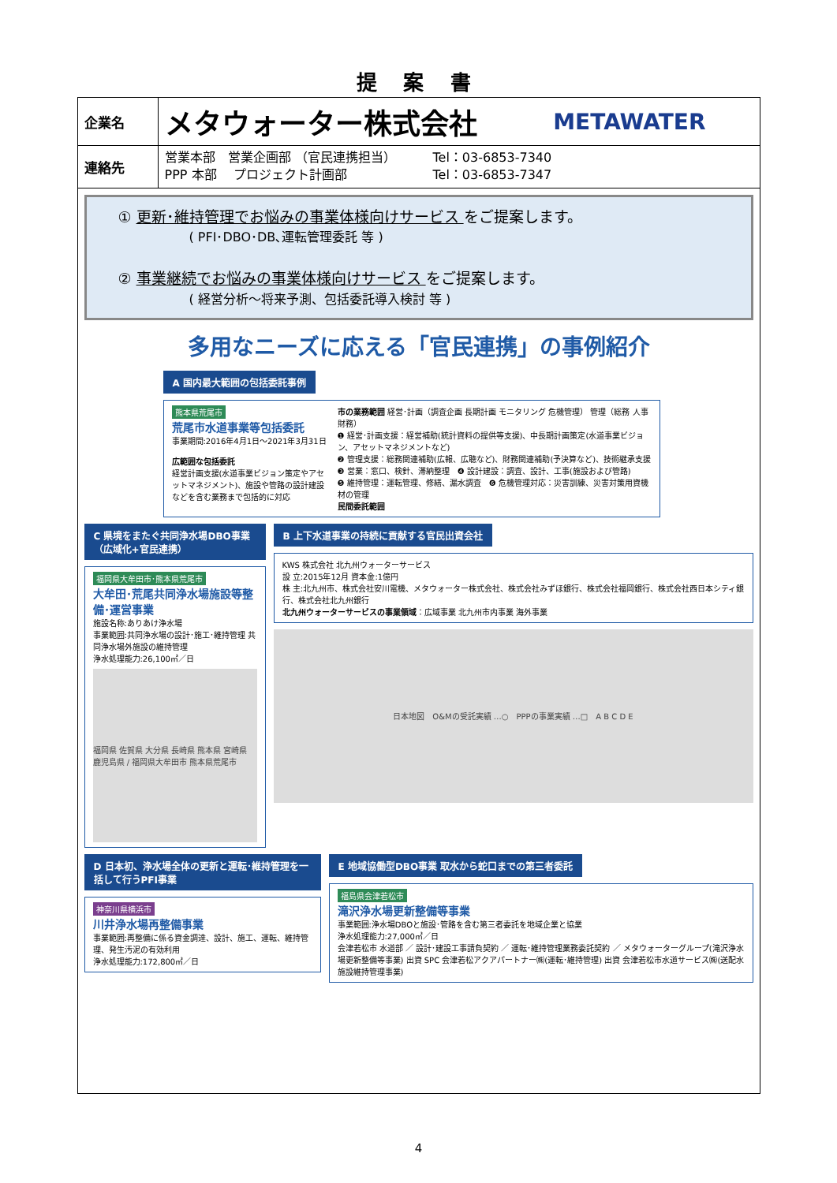提 案 書
| 企業名 | メタウォーター株式会社 METAWATER |
| 連絡先 | 営業本部 営業企画部 （官民連携担当） Tel：03-6853-7340 PPP 本部 プロジェクト計画部 Tel：03-6853-7347 |
① 更新･維持管理でお悩みの事業体様向けサービス をご提案します。
( PFI･DBO･DB､運転管理委託 等 )
② 事業継続でお悩みの事業体様向けサービス をご提案します。
( 経営分析～将来予測、包括委託導入検討 等 )
多用なニーズに応える「官民連携」の事例紹介
A 国内最大範囲の包括委託事例
熊本県荒尾市
荒尾市水道事業等包括委託
事業期間:2016年4月1日～2021年3月31日
広範囲な包括委託
経営計画支援(水道事業ビジョン策定やアセットマネジメント)、施設や管路の設計建設などを含む業務まで包括的に対応
市の業務範囲 経営･計画（調査企画 長期計画 モニタリング 危機管理） 管理（総務 人事 財務）
❶ 経営･計画支援：経営補助(統計資料の提供等支援)、中長期計画策定(水道事業ビジョン、アセットマネジメントなど)
❷ 管理支援：総務関連補助(広報、広聴など)、財務関連補助(予決算など)、技術継承支援
❸ 営業：窓口、検針、滞納整理　❹ 設計建設：調査、設計、工事(施設および管路)
❺ 維持管理：運転管理、修繕、漏水調査　❻ 危機管理対応：災害訓練、災害対策用資機材の管理
民間委託範囲
C 県境をまたぐ共同浄水場DBO事業（広域化+官民連携）
福岡県大牟田市･熊本県荒尾市
大牟田･荒尾共同浄水場施設等整備･運営事業
施設名称:ありあけ浄水場
事業範囲:共同浄水場の設計･施工･維持管理 共同浄水場外施設の維持管理
浄水処理能力:26,100㎥／日
福岡県 佐賀県 大分県 長崎県 熊本県 宮崎県 鹿児島県 / 福岡県大牟田市 熊本県荒尾市
B 上下水道事業の持続に貢献する官民出資会社
KWS 株式会社 北九州ウォーターサービス
設 立:2015年12月 資本金:1億円
株 主:北九州市、株式会社安川電機、メタウォーター株式会社、株式会社みずほ銀行、株式会社福岡銀行、株式会社西日本シティ銀行、株式会社北九州銀行
北九州ウォーターサービスの事業領域：広域事業 北九州市内事業 海外事業
日本地図　O&Mの受託実績 …○　PPPの事業実績 …□　A B C D E
D 日本初、浄水場全体の更新と運転･維持管理を一括して行うPFI事業
神奈川県横浜市
川井浄水場再整備事業
事業範囲:再整備に係る資金調達、設計、施工、運転、維持管理、発生汚泥の有効利用
浄水処理能力:172,800㎥／日
E 地域協働型DBO事業 取水から蛇口までの第三者委託
福島県会津若松市
滝沢浄水場更新整備等事業
事業範囲:浄水場DBOと施設･管路を含む第三者委託を地域企業と協業
浄水処理能力:27,000㎥／日
会津若松市 水道部 ／ 設計･建設工事請負契約 ／ 運転･維持管理業務委託契約 ／ メタウォーターグループ(滝沢浄水場更新整備等事業) 出資 SPC 会津若松アクアパートナー㈱(運転･維持管理) 出資 会津若松市水道サービス㈱(送配水施設維持管理事業)
4